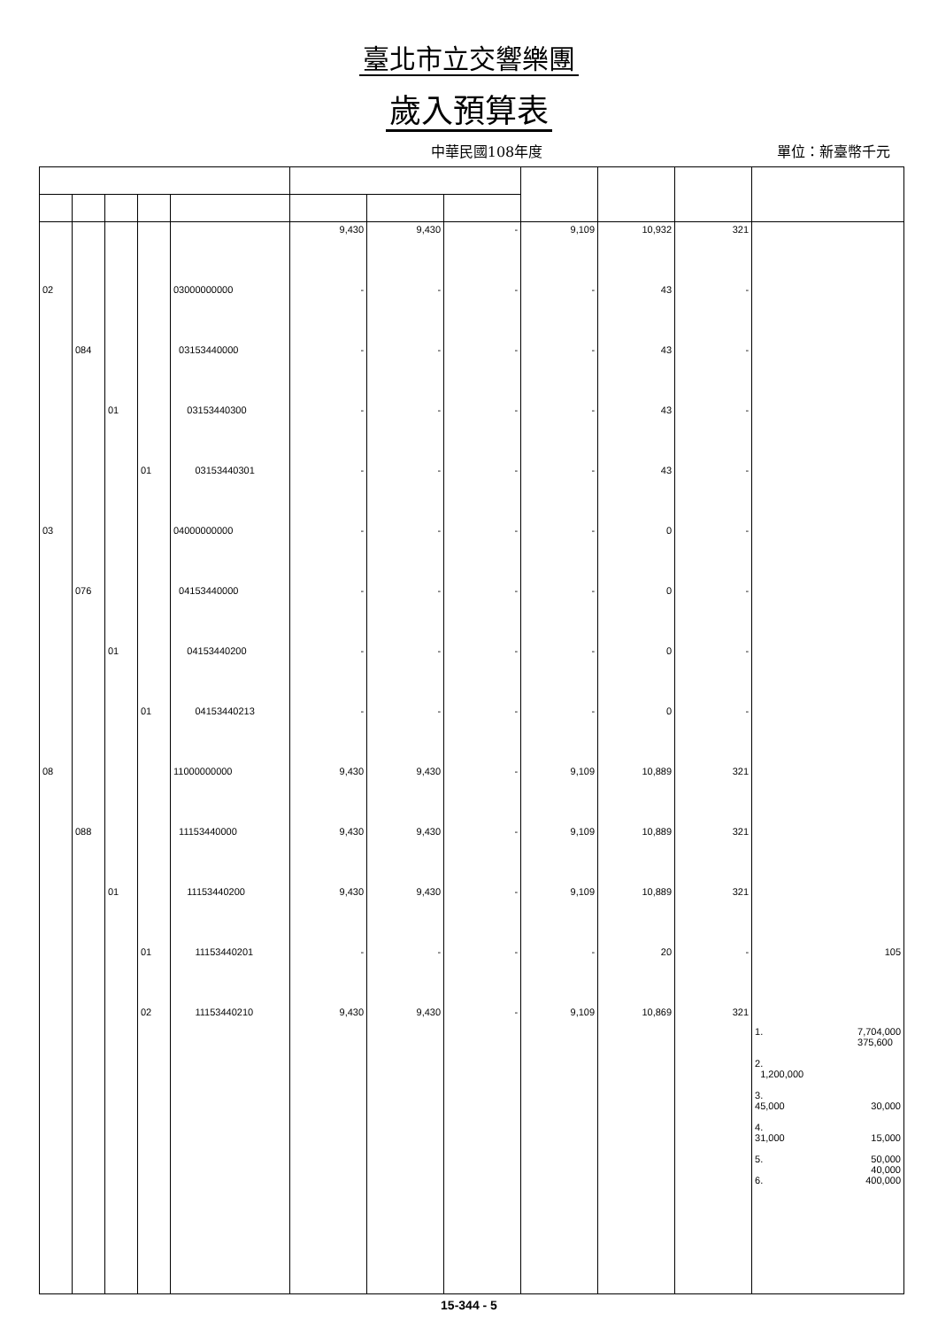臺北市立交響樂團
歲入預算表
中華民國108年度
單位：新臺幣千元
| | | | | | 9,430 | 9,430 | - | 9,109 | 10,932 | 321 | |
| 02 | | | | 03000000000 | - | - | - | - | 43 | - | |
| | 084 | | | 03153440000 | - | - | - | - | 43 | - | |
| | | 01 | | 03153440300 | - | - | - | - | 43 | - | |
| | | | 01 | 03153440301 | - | - | - | - | 43 | - | |
| 03 | | | | 04000000000 | - | - | - | - | 0 | - | |
| | 076 | | | 04153440000 | - | - | - | - | 0 | - | |
| | | 01 | | 04153440200 | - | - | - | - | 0 | - | |
| | | | 01 | 04153440213 | - | - | - | - | 0 | - | |
| 08 | | | | 11000000000 | 9,430 | 9,430 | - | 9,109 | 10,889 | 321 | |
| | 088 | | | 11153440000 | 9,430 | 9,430 | - | 9,109 | 10,889 | 321 | |
| | | 01 | | 11153440200 | 9,430 | 9,430 | - | 9,109 | 10,889 | 321 | |
| | | | 01 | 11153440201 | - | - | - | - | 20 | - | 105 |
| | | | 02 | 11153440210 | 9,430 | 9,430 | - | 9,109 | 10,869 | 321 | 1. 7,704,000 375,600 2. 1,200,000 3. 45,000 30,000 4. 31,000 15,000 5. 50,000 40,000 6. 400,000 |
15-344 - 5